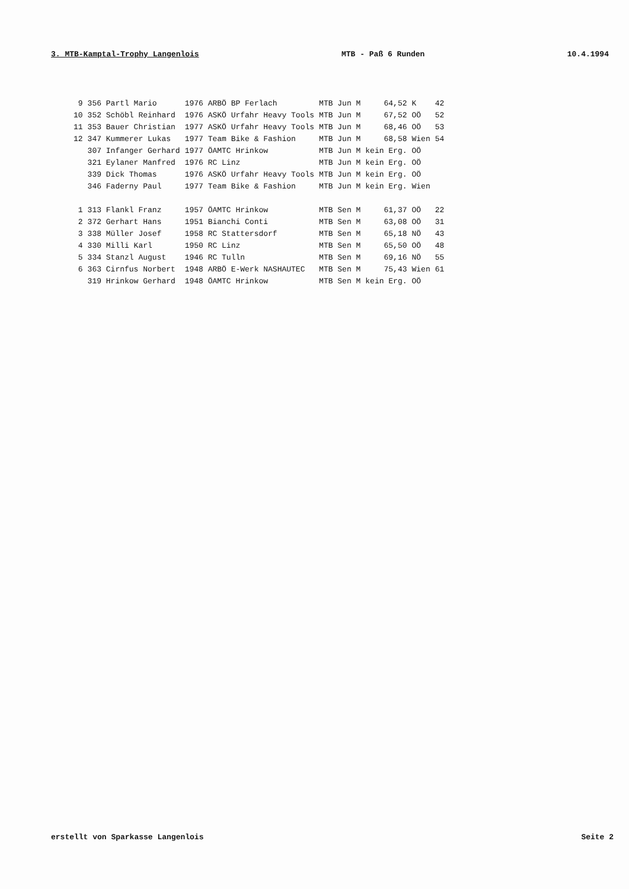3. MTB-Kamptal-Trophy Langenlois MTB - Paß 6 Runden 10.4.1994
| 9 | 356 Partl Mario | 1976 ARBÖ BP Ferlach | MTB Jun M | 64,52 | K | 42 |
| 10 | 352 Schöbl Reinhard | 1976 ASKÖ Urfahr Heavy Tools | MTB Jun M | 67,52 | OÖ | 52 |
| 11 | 353 Bauer Christian | 1977 ASKÖ Urfahr Heavy Tools | MTB Jun M | 68,46 | OÖ | 53 |
| 12 | 347 Kummerer Lukas | 1977 Team Bike & Fashion | MTB Jun M | 68,58 | Wien | 54 |
| | 307 Infanger Gerhard | 1977 ÖAMTC Hrinkow | MTB Jun M | kein Erg. | OÖ | |
| | 321 Eylaner Manfred | 1976 RC Linz | MTB Jun M | kein Erg. | OÖ | |
| | 339 Dick Thomas | 1976 ASKÖ Urfahr Heavy Tools | MTB Jun M | kein Erg. | OÖ | |
| | 346 Faderny Paul | 1977 Team Bike & Fashion | MTB Jun M | kein Erg. | Wien | |
| 1 | 313 Flankl Franz | 1957 ÖAMTC Hrinkow | MTB Sen M | 61,37 | OÖ | 22 |
| 2 | 372 Gerhart Hans | 1951 Bianchi Conti | MTB Sen M | 63,08 | OÖ | 31 |
| 3 | 338 Müller Josef | 1958 RC Stattersdorf | MTB Sen M | 65,18 | NÖ | 43 |
| 4 | 330 Milli Karl | 1950 RC Linz | MTB Sen M | 65,50 | OÖ | 48 |
| 5 | 334 Stanzl August | 1946 RC Tulln | MTB Sen M | 69,16 | NÖ | 55 |
| 6 | 363 Cirnfus Norbert | 1948 ARBÖ E-Werk NASHAUTEC | MTB Sen M | 75,43 | Wien | 61 |
| | 319 Hrinkow Gerhard | 1948 ÖAMTC Hrinkow | MTB Sen M | kein Erg. | OÖ | |
erstellt von Sparkasse Langenlois Seite 2